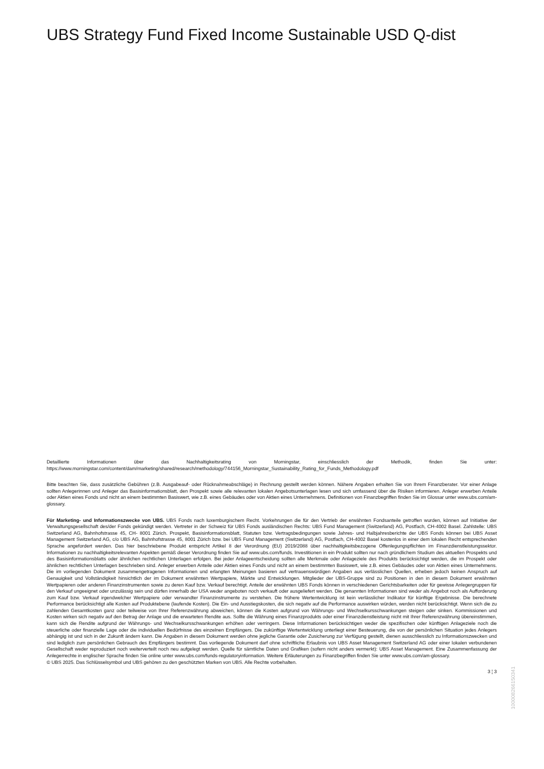UBS Strategy Fund Fixed Income Sustainable USD Q-dist
Detaillierte Informationen über das Nachhaltigkeitsrating von Morningstar, einschliesslich der Methodik, finden Sie unter: https://www.morningstar.com/content/dam/marketing/shared/research/methodology/744156_Morningstar_Sustainability_Rating_for_Funds_Methodology.pdf
Bitte beachten Sie, dass zusätzliche Gebühren (z.B. Ausgabeauf- oder Rücknahmeabschläge) in Rechnung gestellt werden können. Nähere Angaben erhalten Sie von Ihrem Finanzberater. Vor einer Anlage sollten Anlegerinnen und Anleger das Basisinformationsblatt, den Prospekt sowie alle relevanten lokalen Angebotsunterlagen lesen und sich umfassend über die Risiken informieren. Anleger erwerben Anteile oder Aktien eines Fonds und nicht an einem bestimmten Basiswert, wie z.B. eines Gebäudes oder von Aktien eines Unternehmens. Definitionen von Finanzbegriffen finden Sie im Glossar unter www.ubs.com/am-glossary.
Für Marketing- und Informationszwecke von UBS. UBS Fonds nach luxemburgischem Recht. Vorkehrungen die für den Vertrieb der erwähnten Fondsanteile getroffen wurden, können auf Initiative der Verwaltungsgesellschaft des/der Fonds gekündigt werden. Vertreter in der Schweiz für UBS Fonds ausländischen Rechts: UBS Fund Management (Switzerland) AG, Postfach, CH-4002 Basel. Zahlstelle: UBS Switzerland AG, Bahnhofstrasse 45, CH- 8001 Zürich. Prospekt, Basisinformationsblatt, Statuten bzw. Vertragsbedingungen sowie Jahres- und Halbjahresberichte der UBS Fonds können bei UBS Asset Management Switzerland AG, c/o UBS AG, Bahnhofstrasse 45, 8001 Zürich bzw. bei UBS Fund Management (Switzerland) AG, Postfach, CH-4002 Basel kostenlos in einer dem lokalen Recht entsprechenden Sprache angefordert werden. Das hier beschriebene Produkt entspricht Artikel 8 der Verordnung (EU) 2019/2088 über nachhaltigkeitsbezogene Offenlegungspflichten im Finanzdienstleistungssektor. Informationen zu nachhaltigkeitsrelevanten Aspekten gemäß dieser Verordnung finden Sie auf www.ubs.com/funds. Investitionen in ein Produkt sollten nur nach gründlichem Studium des aktuellen Prospekts und des Basisinformationsblatts oder ähnlichen rechtlichen Unterlagen erfolgen. Bei jeder Anlageentscheidung sollten alle Merkmale oder Anlageziele des Produkts berücksichtigt werden, die im Prospekt oder ähnlichen rechtlichen Unterlagen beschrieben sind. Anleger erwerben Anteile oder Aktien eines Fonds und nicht an einem bestimmten Basiswert, wie z.B. eines Gebäudes oder von Aktien eines Unternehmens. Die im vorliegenden Dokument zusammengetragenen Informationen und erlangten Meinungen basieren auf vertrauenswürdigen Angaben aus verlässlichen Quellen, erheben jedoch keinen Anspruch auf Genauigkeit und Vollständigkeit hinsichtlich der im Dokument erwähnten Wertpapiere, Märkte und Entwicklungen. Mitglieder der UBS-Gruppe sind zu Positionen in den in diesem Dokument erwähnten Wertpapieren oder anderen Finanzinstrumenten sowie zu deren Kauf bzw. Verkauf berechtigt. Anteile der erwähnten UBS Fonds können in verschiedenen Gerichtsbarkeiten oder für gewisse Anlegergruppen für den Verkauf ungeeignet oder unzulässig sein und dürfen innerhalb der USA weder angeboten noch verkauft oder ausgeliefert werden. Die genannten Informationen sind weder als Angebot noch als Aufforderung zum Kauf bzw. Verkauf irgendwelcher Wertpapiere oder verwandter Finanzinstrumente zu verstehen. Die frühere Wertentwicklung ist kein verlässlicher Indikator für künftige Ergebnisse. Die berechnete Performance berücksichtigt alle Kosten auf Produktebene (laufende Kosten). Die Ein- und Ausstiegskosten, die sich negativ auf die Performance auswirken würden, werden nicht berücksichtigt. Wenn sich die zu zahlenden Gesamtkosten ganz oder teilweise von Ihrer Referenzwährung abweichen, können die Kosten aufgrund von Währungs- und Wechselkursschwankungen steigen oder sinken. Kommissionen und Kosten wirken sich negativ auf den Betrag der Anlage und die erwarteten Rendite aus. Sollte die Währung eines Finanzprodukts oder einer Finanzdienstleistung nicht mit Ihrer Referenzwährung übereinstimmen, kann sich die Rendite aufgrund der Währungs- und Wechselkursschwankungen erhöhen oder verringern. Diese Informationen berücksichtigen weder die spezifischen oder künftigen Anlageziele noch die steuerliche oder finanzielle Lage oder die individuellen Bedürfnisse des einzelnen Empfängers. Die zukünftige Wertentwicklung unterliegt einer Besteuerung, die von der persönlichen Situation jedes Anlegers abhängig ist und sich in der Zukunft ändern kann. Die Angaben in diesem Dokument werden ohne jegliche Garantie oder Zusicherung zur Verfügung gestellt, dienen ausschliesslich zu Informationszwecken und sind lediglich zum persönlichen Gebrauch des Empfängers bestimmt. Das vorliegende Dokument darf ohne schriftliche Erlaubnis von UBS Asset Management Switzerland AG oder einer lokalen verbundenen Gesellschaft weder reproduziert noch weiterverteilt noch neu aufgelegt werden. Quelle für sämtliche Daten und Grafiken (sofern nicht anders vermerkt): UBS Asset Management. Eine Zusammenfassung der Anlegerrechte in englischer Sprache finden Sie online unter www.ubs.com/funds-regulatoryinformation. Weitere Erläuterungen zu Finanzbegriffen finden Sie unter www.ubs.com/am-glossary.
© UBS 2025. Das Schlüsselsymbol und UBS gehören zu den geschützten Marken von UBS. Alle Rechte vorbehalten.
3 ¦ 3
1000082661503​41